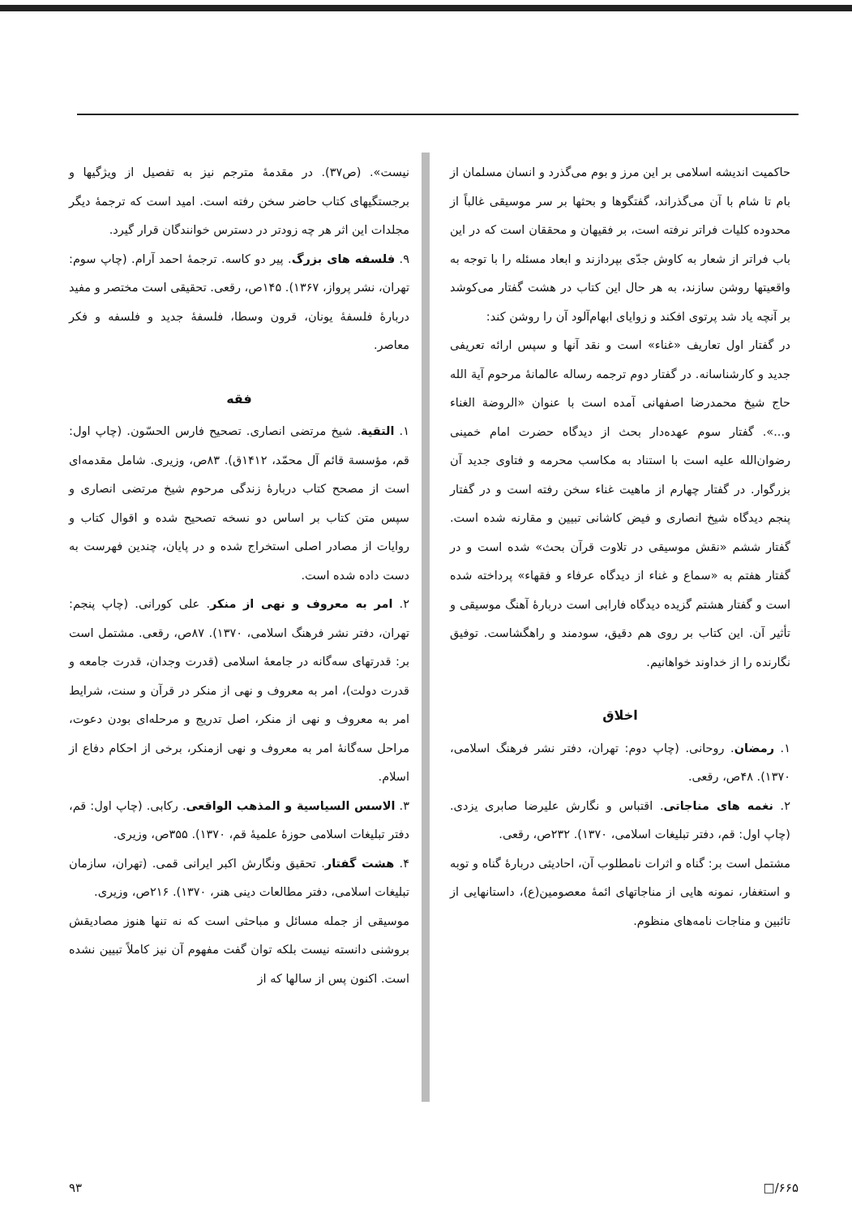نیست». (ص۳۷). در مقدمهٔ مترجم نیز به تفصیل از ویژگیها و برجستگیهای کتاب حاضر سخن رفته است. امید است که ترجمهٔ دیگر مجلدات این اثر هر چه زودتر در دسترس خوانندگان قرار گیرد.
۹. فلسفه های بزرگ. پیر دو کاسه. ترجمهٔ احمد آرام. (چاپ سوم: تهران، نشر پرواز، ۱۳۶۷). ۱۴۵ص، رقعی. تحقیقی است مختصر و مفید دربارهٔ فلسفهٔ یونان، قرون وسطا، فلسفهٔ جدید و فلسفه و فکر معاصر.
فقه
۱. التقیة. شیخ مرتضی انصاری. تصحیح فارس الحسّون. (چاپ اول: قم، مؤسسة قائم آل محمّد، ۱۴۱۲ق). ۸۳ص، وزیری. شامل مقدمه‌ای است از مصحح کتاب دربارهٔ زندگی مرحوم شیخ مرتضی انصاری و سپس متن کتاب بر اساس دو نسخه تصحیح شده و اقوال کتاب و روایات از مصادر اصلی استخراج شده و در پایان، چندین فهرست به دست داده شده است.
۲. امر به معروف و نهی از منکر. علی کورانی. (چاپ پنجم: تهران، دفتر نشر فرهنگ اسلامی، ۱۳۷۰). ۸۷ص، رقعی. مشتمل است بر: قدرتهای سه‌گانه در جامعهٔ اسلامی (قدرت وجدان، قدرت جامعه و قدرت دولت)، امر به معروف و نهی از منکر در قرآن و سنت، شرایط امر به معروف و نهی از منکر، اصل تدریج و مرحله‌ای بودن دعوت، مراحل سه‌گانهٔ امر به معروف و نهی ازمنکر، برخی از احکام دفاع از اسلام.
۳. الاسس السیاسیة و المذهب الواقعی. رکابی. (چاپ اول: قم، دفتر تبلیغات اسلامی حوزهٔ علمیهٔ قم، ۱۳۷۰). ۳۵۵ص، وزیری.
۴. هشت گفتار. تحقیق ونگارش اکبر ایرانی قمی. (تهران، سازمان تبلیغات اسلامی، دفتر مطالعات دینی هنر، ۱۳۷۰). ۲۱۶ص، وزیری.
موسیقی از جمله مسائل و مباحثی است که نه تنها هنوز مصادیقش بروشنی دانسته نیست بلکه توان گفت مفهوم آن نیز کاملاً تبیین نشده است. اکنون پس از سالها که از
حاکمیت اندیشه اسلامی بر این مرز و بوم می‌گذرد و انسان مسلمان از بام تا شام با آن می‌گذراند، گفتگوها و بحثها بر سر موسیقی غالباً از محدوده کلیات فراتر نرفته است، بر فقیهان و محققان است که در این باب فراتر از شعار به کاوش جدّی بپردازند و ابعاد مسئله را با توجه به واقعیتها روشن سازند، به هر حال این کتاب در هشت گفتار می‌کوشد بر آنچه یاد شد پرتوی افکند و زوایای ابهام‌آلود آن را روشن کند:
در گفتار اول تعاریف «غناء» است و نقد آنها و سپس ارائه تعریفی جدید و کارشناسانه. در گفتار دوم ترجمه رساله عالمانهٔ مرحوم آیة الله حاج شیخ محمدرضا اصفهانی آمده است با عنوان «الروضة الغناء و...». گفتار سوم عهده‌دار بحث از دیدگاه حضرت امام خمینی رضوان‌الله علیه است با استناد به مکاسب محرمه و فتاوی جدید آن بزرگوار. در گفتار چهارم از ماهیت غناء سخن رفته است و در گفتار پنجم دیدگاه شیخ انصاری و فیض کاشانی تبیین و مقارنه شده است. گفتار ششم «نقش موسیقی در تلاوت قرآن بحث» شده است و در گفتار هفتم به «سماع و غناء از دیدگاه عرفاء و فقهاء» پرداخته شده است و گفتار هشتم گزیده دیدگاه فارابی است دربارهٔ آهنگ موسیقی و تأثیر آن. این کتاب بر روی هم دقیق، سودمند و راهگشاست. توفیق نگارنده را از خداوند خواهانیم.
اخلاق
۱. رمضان. روحانی. (چاپ دوم: تهران، دفتر نشر فرهنگ اسلامی، ۱۳۷۰). ۴۸ص، رقعی.
۲. نغمه های مناجاتی. اقتباس و نگارش علیرضا صابری یزدی. (چاپ اول: قم، دفتر تبلیغات اسلامی، ۱۳۷۰). ۲۳۲ص، رقعی.
مشتمل است بر: گناه و اثرات نامطلوب آن، احادیثی دربارهٔ گناه و توبه و استغفار، نمونه هایی از مناجاتهای ائمهٔ معصومین(ع)، داستانهایی از تائبین و مناجات نامه‌های منظوم.
۹۳ □/۶۶۵